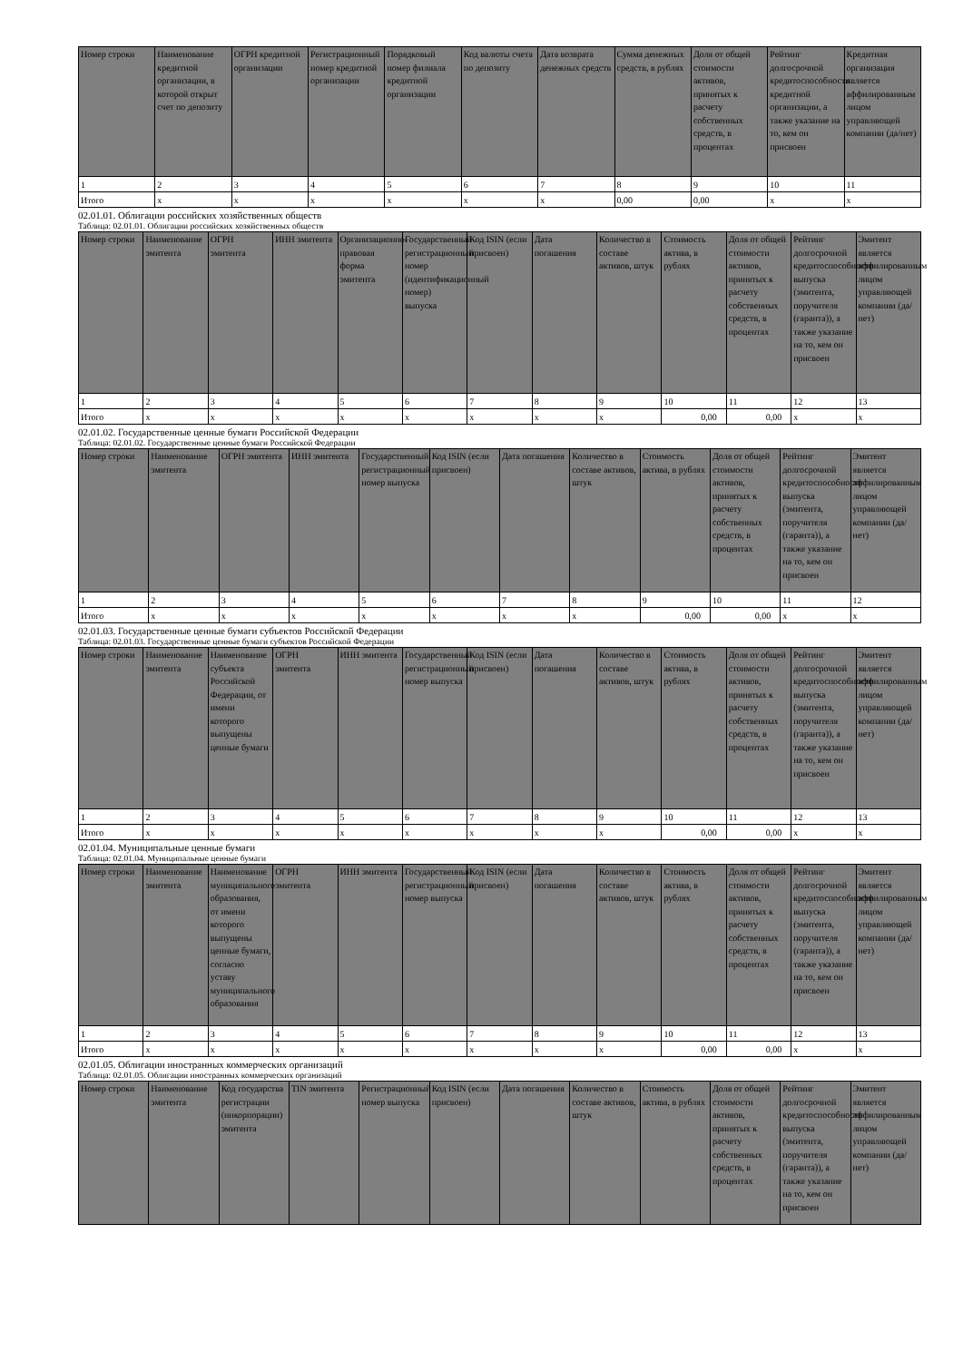| Номер строки | Наименование кредитной организации, в которой открыт счет по депозиту | ОГРН кредитной организации | Регистрационный номер кредитной организации | Порядковый номер филиала кредитной организации | Код валюты счета по депозиту | Дата возврата денежных средств | Сумма денежных средств, в рублях | Доля от общей стоимости активов, принятых к расчету собственных средств, в процентах | Рейтинг долгосрочной кредитоспособности кредитной организации, а также указание на то, кем он присвоен | Кредитная организация является аффилированным лицом управляющей компании (да/нет) |
| --- | --- | --- | --- | --- | --- | --- | --- | --- | --- | --- |
| 1 | 2 | 3 | 4 | 5 | 6 | 7 | 8 | 9 | 10 | 11 |
| Итого | x | x | x | x | x | x | 0,00 | 0,00 | x | x |
02.01.01. Облигации российских хозяйственных обществ
Таблица: 02.01.01. Облигации российских хозяйственных обществ
| Номер строки | Наименование эмитента | ОГРН эмитента | ИНН эмитента | Организационно-правовая форма эмитента | Государственный регистрационный номер (идентификационный номер) выпуска | Код ISIN (если присвоен) | Дата погашения | Количество в составе активов, штук | Стоимость актива, в рублях | Доля от общей стоимости активов, принятых к расчету собственных средств, в процентах | Рейтинг долгосрочной кредитоспособности выпуска (эмитента, поручителя (гаранта)), а также указание на то, кем он присвоен | Эмитент является аффилированным лицом управляющей компании (да/нет) |
| --- | --- | --- | --- | --- | --- | --- | --- | --- | --- | --- | --- | --- |
| 1 | 2 | 3 | 4 | 5 | 6 | 7 | 8 | 9 | 10 | 11 | 12 | 13 |
| Итого | x | x | x | x | x | x | x | x | 0,00 | 0,00 | x | x |
02.01.02. Государственные ценные бумаги Российской Федерации
Таблица: 02.01.02. Государственные ценные бумаги Российской Федерации
| Номер строки | Наименование эмитента | ОГРН эмитента | ИНН эмитента | Государственный регистрационный номер выпуска | Код ISIN (если присвоен) | Дата погашения | Количество в составе активов, штук | Стоимость актива, в рублях | Доля от общей стоимости активов, принятых к расчету собственных средств, в процентах | Рейтинг долгосрочной кредитоспособности выпуска (эмитента, поручителя (гаранта)), а также указание на то, кем он присвоен | Эмитент является аффилированным лицом управляющей компании (да/нет) |
| --- | --- | --- | --- | --- | --- | --- | --- | --- | --- | --- | --- |
| 1 | 2 | 3 | 4 | 5 | 6 | 7 | 8 | 9 | 10 | 11 | 12 |
| Итого | x | x | x | x | x | x | x | 0,00 | 0,00 | x | x |
02.01.03. Государственные ценные бумаги субъектов Российской Федерации
Таблица: 02.01.03. Государственные ценные бумаги субъектов Российской Федерации
| Номер строки | Наименование эмитента | Наименование субъекта Российской Федерации, от имени которого выпущены ценные бумаги | ОГРН эмитента | ИНН эмитента | Государственный регистрационный номер выпуска | Код ISIN (если присвоен) | Дата погашения | Количество в составе активов, штук | Стоимость актива, в рублях | Доля от общей стоимости активов, принятых к расчету собственных средств, в процентах | Рейтинг долгосрочной кредитоспособности выпуска (эмитента, поручителя (гаранта)), а также указание на то, кем он присвоен | Эмитент является аффилированным лицом управляющей компании (да/нет) |
| --- | --- | --- | --- | --- | --- | --- | --- | --- | --- | --- | --- | --- |
| 1 | 2 | 3 | 4 | 5 | 6 | 7 | 8 | 9 | 10 | 11 | 12 | 13 |
| Итого | x | x | x | x | x | x | x | x | 0,00 | 0,00 | x | x |
02.01.04. Муниципальные ценные бумаги
Таблица: 02.01.04. Муниципальные ценные бумаги
| Номер строки | Наименование эмитента | Наименование муниципального образования, от имени которого выпущены ценные бумаги, согласно уставу муниципального образования | ОГРН эмитента | ИНН эмитента | Государственный регистрационный номер выпуска | Код ISIN (если присвоен) | Дата погашения | Количество в составе активов, штук | Стоимость актива, в рублях | Доля от общей стоимости активов, принятых к расчету собственных средств, в процентах | Рейтинг долгосрочной кредитоспособности выпуска (эмитента, поручителя (гаранта)), а также указание на то, кем он присвоен | Эмитент является аффилированным лицом управляющей компании (да/нет) |
| --- | --- | --- | --- | --- | --- | --- | --- | --- | --- | --- | --- | --- |
| 1 | 2 | 3 | 4 | 5 | 6 | 7 | 8 | 9 | 10 | 11 | 12 | 13 |
| Итого | x | x | x | x | x | x | x | x | 0,00 | 0,00 | x | x |
02.01.05. Облигации иностранных коммерческих организаций
Таблица: 02.01.05. Облигации иностранных коммерческих организаций
| Номер строки | Наименование эмитента | Код государства регистрации (инкорпорации) эмитента | TIN эмитента | Регистрационный номер выпуска | Код ISIN (если присвоен) | Дата погашения | Количество в составе активов, штук | Стоимость актива, в рублях | Доля от общей стоимости активов, принятых к расчету собственных средств, в процентах | Рейтинг долгосрочной кредитоспособности выпуска (эмитента, поручителя (гаранта)), а также указание на то, кем он присвоен | Эмитент является аффилированным лицом управляющей компании (да/нет) |
| --- | --- | --- | --- | --- | --- | --- | --- | --- | --- | --- | --- |